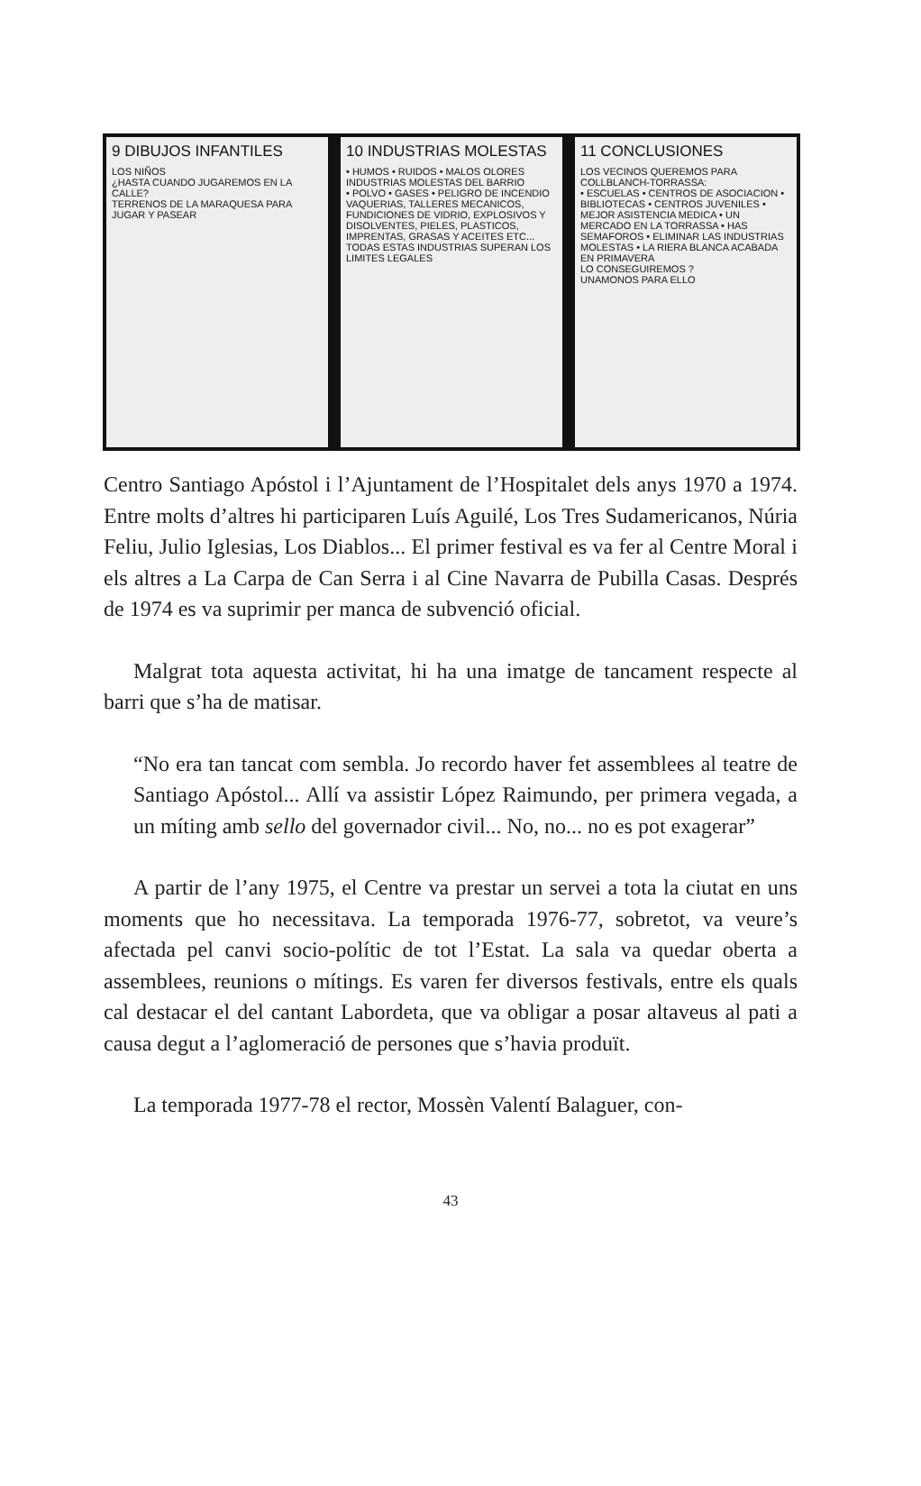9 DIBUJOS INFANTILES
LOS NIÑOS
¿HASTA CUANDO JUGAREMOS EN LA CALLE?
TERRENOS DE LA MARAQUESA PARA JUGAR Y PASEAR
10 INDUSTRIAS MOLESTAS
• HUMOS • RUIDOS • MALOS OLORES
INDUSTRIAS MOLESTAS DEL BARRIO
• POLVO • GASES • PELIGRO DE INCENDIO
VAQUERIAS, TALLERES MECANICOS, FUNDICIONES DE VIDRIO, EXPLOSIVOS Y DISOLVENTES, PIELES, PLASTICOS, IMPRENTAS, GRASAS Y ACEITES ETC...
TODAS ESTAS INDUSTRIAS SUPERAN LOS LIMITES LEGALES
11 CONCLUSIONES
LOS VECINOS QUEREMOS PARA COLLBLANCH-TORRASSA:
• ESCUELAS • CENTROS DE ASOCIACION • BIBLIOTECAS • CENTROS JUVENILES • MEJOR ASISTENCIA MEDICA • UN MERCADO EN LA TORRASSA • HAS SEMAFOROS • ELIMINAR LAS INDUSTRIAS MOLESTAS • LA RIERA BLANCA ACABADA EN PRIMAVERA
LO CONSEGUIREMOS ?
UNAMONOS PARA ELLO
Centro Santiago Apóstol i l’Ajuntament de l’Hospitalet dels anys 1970 a 1974. Entre molts d’altres hi participaren Luís Aguilé, Los Tres Sudamericanos, Núria Feliu, Julio Iglesias, Los Diablos... El primer festival es va fer al Centre Moral i els altres a La Carpa de Can Serra i al Cine Navarra de Pubilla Casas. Després de 1974 es va suprimir per manca de subvenció oficial.
Malgrat tota aquesta activitat, hi ha una imatge de tancament respecte al barri que s’ha de matisar.
“No era tan tancat com sembla. Jo recordo haver fet assemblees al teatre de Santiago Apóstol... Allí va assistir López Raimundo, per primera vegada, a un míting amb sello del governador civil... No, no... no es pot exagerar”
A partir de l’any 1975, el Centre va prestar un servei a tota la ciutat en uns moments que ho necessitava. La temporada 1976-77, sobretot, va veure’s afectada pel canvi socio-polític de tot l’Estat. La sala va quedar oberta a assemblees, reunions o mítings. Es varen fer diversos festivals, entre els quals cal destacar el del cantant Labordeta, que va obligar a posar altaveus al pati a causa degut a l’aglomeració de persones que s’havia produït.
La temporada 1977-78 el rector, Mossèn Valentí Balaguer, con-
43